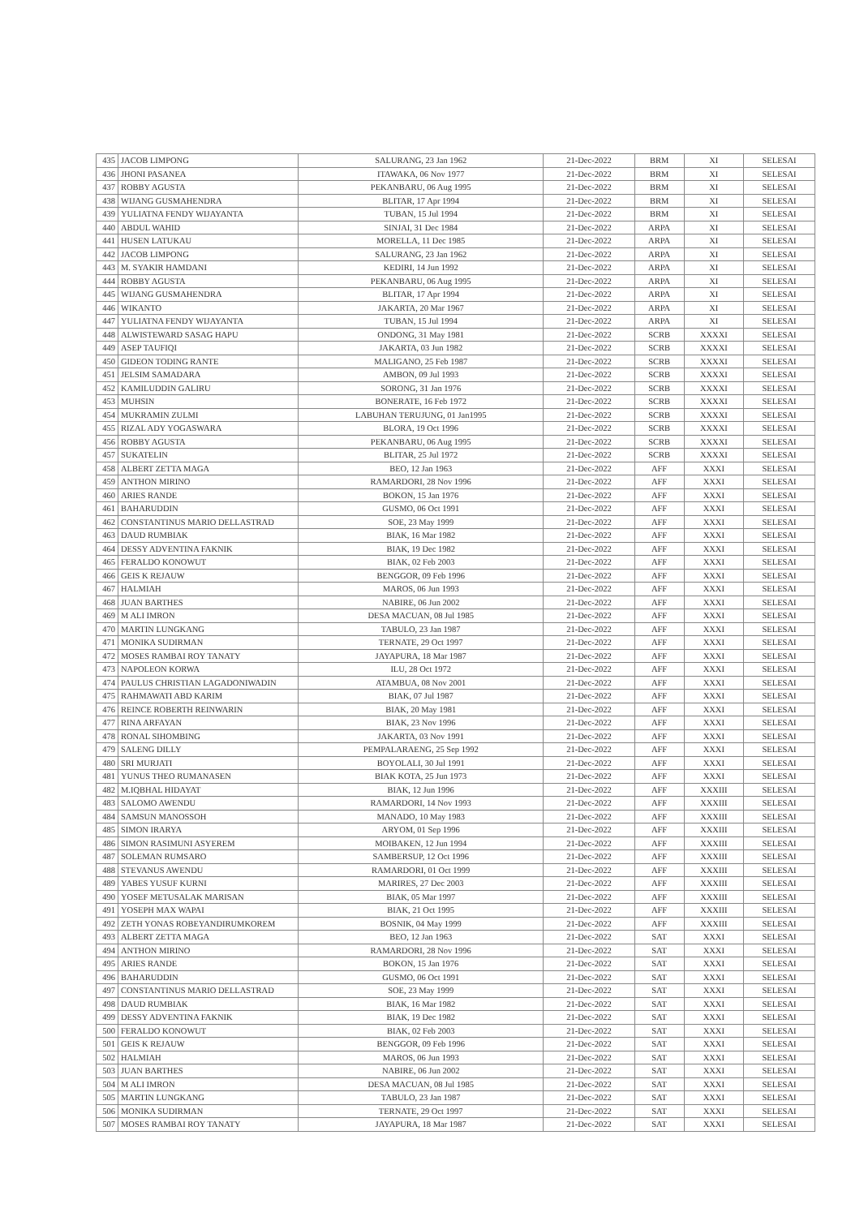| 435 | JACOB LIMPONG | SALURANG, 23 Jan 1962 | 21-Dec-2022 | BRM | XI | SELESAI |
| 436 | JHONI PASANEA | ITAWAKA, 06 Nov 1977 | 21-Dec-2022 | BRM | XI | SELESAI |
| 437 | ROBBY AGUSTA | PEKANBARU, 06 Aug 1995 | 21-Dec-2022 | BRM | XI | SELESAI |
| 438 | WIJANG GUSMAHENDRA | BLITAR, 17 Apr 1994 | 21-Dec-2022 | BRM | XI | SELESAI |
| 439 | YULIATNA FENDY WIJAYANTA | TUBAN, 15 Jul 1994 | 21-Dec-2022 | BRM | XI | SELESAI |
| 440 | ABDUL WAHID | SINJAI, 31 Dec 1984 | 21-Dec-2022 | ARPA | XI | SELESAI |
| 441 | HUSEN LATUKAU | MORELLA, 11 Dec 1985 | 21-Dec-2022 | ARPA | XI | SELESAI |
| 442 | JACOB LIMPONG | SALURANG, 23 Jan 1962 | 21-Dec-2022 | ARPA | XI | SELESAI |
| 443 | M. SYAKIR HAMDANI | KEDIRI, 14 Jun 1992 | 21-Dec-2022 | ARPA | XI | SELESAI |
| 444 | ROBBY AGUSTA | PEKANBARU, 06 Aug 1995 | 21-Dec-2022 | ARPA | XI | SELESAI |
| 445 | WIJANG GUSMAHENDRA | BLITAR, 17 Apr 1994 | 21-Dec-2022 | ARPA | XI | SELESAI |
| 446 | WIKANTO | JAKARTA, 20 Mar 1967 | 21-Dec-2022 | ARPA | XI | SELESAI |
| 447 | YULIATNA FENDY WIJAYANTA | TUBAN, 15 Jul 1994 | 21-Dec-2022 | ARPA | XI | SELESAI |
| 448 | ALWISTEWARD SASAG HAPU | ONDONG, 31 May 1981 | 21-Dec-2022 | SCRB | XXXXI | SELESAI |
| 449 | ASEP TAUFIQI | JAKARTA, 03 Jun 1982 | 21-Dec-2022 | SCRB | XXXXI | SELESAI |
| 450 | GIDEON TODING RANTE | MALIGANO, 25 Feb 1987 | 21-Dec-2022 | SCRB | XXXXI | SELESAI |
| 451 | JELSIM SAMADARA | AMBON, 09 Jul 1993 | 21-Dec-2022 | SCRB | XXXXI | SELESAI |
| 452 | KAMILUDDIN GALIRU | SORONG, 31 Jan 1976 | 21-Dec-2022 | SCRB | XXXXI | SELESAI |
| 453 | MUHSIN | BONERATE, 16 Feb 1972 | 21-Dec-2022 | SCRB | XXXXI | SELESAI |
| 454 | MUKRAMIN ZULMI | LABUHAN TERUJUNG, 01 Jan1995 | 21-Dec-2022 | SCRB | XXXXI | SELESAI |
| 455 | RIZAL ADY YOGASWARA | BLORA, 19 Oct 1996 | 21-Dec-2022 | SCRB | XXXXI | SELESAI |
| 456 | ROBBY AGUSTA | PEKANBARU, 06 Aug 1995 | 21-Dec-2022 | SCRB | XXXXI | SELESAI |
| 457 | SUKATELIN | BLITAR, 25 Jul 1972 | 21-Dec-2022 | SCRB | XXXXI | SELESAI |
| 458 | ALBERT ZETTA MAGA | BEO, 12 Jan 1963 | 21-Dec-2022 | AFF | XXXI | SELESAI |
| 459 | ANTHON MIRINO | RAMARDORI, 28 Nov 1996 | 21-Dec-2022 | AFF | XXXI | SELESAI |
| 460 | ARIES RANDE | BOKON, 15 Jan 1976 | 21-Dec-2022 | AFF | XXXI | SELESAI |
| 461 | BAHARUDDIN | GUSMO, 06 Oct 1991 | 21-Dec-2022 | AFF | XXXI | SELESAI |
| 462 | CONSTANTINUS MARIO DELLASTRAD | SOE, 23 May 1999 | 21-Dec-2022 | AFF | XXXI | SELESAI |
| 463 | DAUD RUMBIAK | BIAK, 16 Mar 1982 | 21-Dec-2022 | AFF | XXXI | SELESAI |
| 464 | DESSY ADVENTINA FAKNIK | BIAK, 19 Dec 1982 | 21-Dec-2022 | AFF | XXXI | SELESAI |
| 465 | FERALDO KONOWUT | BIAK, 02 Feb 2003 | 21-Dec-2022 | AFF | XXXI | SELESAI |
| 466 | GEIS K REJAUW | BENGGOR, 09 Feb 1996 | 21-Dec-2022 | AFF | XXXI | SELESAI |
| 467 | HALMIAH | MAROS, 06 Jun 1993 | 21-Dec-2022 | AFF | XXXI | SELESAI |
| 468 | JUAN BARTHES | NABIRE, 06 Jun 2002 | 21-Dec-2022 | AFF | XXXI | SELESAI |
| 469 | M ALI IMRON | DESA MACUAN, 08 Jul 1985 | 21-Dec-2022 | AFF | XXXI | SELESAI |
| 470 | MARTIN LUNGKANG | TABULO, 23 Jan 1987 | 21-Dec-2022 | AFF | XXXI | SELESAI |
| 471 | MONIKA SUDIRMAN | TERNATE, 29 Oct 1997 | 21-Dec-2022 | AFF | XXXI | SELESAI |
| 472 | MOSES RAMBAI ROY TANATY | JAYAPURA, 18 Mar 1987 | 21-Dec-2022 | AFF | XXXI | SELESAI |
| 473 | NAPOLEON KORWA | ILU, 28 Oct 1972 | 21-Dec-2022 | AFF | XXXI | SELESAI |
| 474 | PAULUS CHRISTIAN LAGADONIWADIN | ATAMBUA, 08 Nov 2001 | 21-Dec-2022 | AFF | XXXI | SELESAI |
| 475 | RAHMAWATI ABD KARIM | BIAK, 07 Jul 1987 | 21-Dec-2022 | AFF | XXXI | SELESAI |
| 476 | REINCE ROBERTH REINWARIN | BIAK, 20 May 1981 | 21-Dec-2022 | AFF | XXXI | SELESAI |
| 477 | RINA ARFAYAN | BIAK, 23 Nov 1996 | 21-Dec-2022 | AFF | XXXI | SELESAI |
| 478 | RONAL SIHOMBING | JAKARTA, 03 Nov 1991 | 21-Dec-2022 | AFF | XXXI | SELESAI |
| 479 | SALENG DILLY | PEMPALARAENG, 25 Sep 1992 | 21-Dec-2022 | AFF | XXXI | SELESAI |
| 480 | SRI MURJATI | BOYOLALI, 30 Jul 1991 | 21-Dec-2022 | AFF | XXXI | SELESAI |
| 481 | YUNUS THEO RUMANASEN | BIAK KOTA, 25 Jun 1973 | 21-Dec-2022 | AFF | XXXI | SELESAI |
| 482 | M.IQBHAL HIDAYAT | BIAK, 12 Jun 1996 | 21-Dec-2022 | AFF | XXXIII | SELESAI |
| 483 | SALOMO AWENDU | RAMARDORI, 14 Nov 1993 | 21-Dec-2022 | AFF | XXXIII | SELESAI |
| 484 | SAMSUN MANOSSOH | MANADO, 10 May 1983 | 21-Dec-2022 | AFF | XXXIII | SELESAI |
| 485 | SIMON IRARYA | ARYOM, 01 Sep 1996 | 21-Dec-2022 | AFF | XXXIII | SELESAI |
| 486 | SIMON RASIMUNI ASYEREM | MOIBAKEN, 12 Jun 1994 | 21-Dec-2022 | AFF | XXXIII | SELESAI |
| 487 | SOLEMAN RUMSARO | SAMBERSUP, 12 Oct 1996 | 21-Dec-2022 | AFF | XXXIII | SELESAI |
| 488 | STEVANUS AWENDU | RAMARDORI, 01 Oct 1999 | 21-Dec-2022 | AFF | XXXIII | SELESAI |
| 489 | YABES YUSUF KURNI | MARIRES, 27 Dec 2003 | 21-Dec-2022 | AFF | XXXIII | SELESAI |
| 490 | YOSEF METUSALAK MARISAN | BIAK, 05 Mar 1997 | 21-Dec-2022 | AFF | XXXIII | SELESAI |
| 491 | YOSEPH MAX WAPAI | BIAK, 21 Oct 1995 | 21-Dec-2022 | AFF | XXXIII | SELESAI |
| 492 | ZETH YONAS ROBEYANDIRUMKOREM | BOSNIK, 04 May 1999 | 21-Dec-2022 | AFF | XXXIII | SELESAI |
| 493 | ALBERT ZETTA MAGA | BEO, 12 Jan 1963 | 21-Dec-2022 | SAT | XXXI | SELESAI |
| 494 | ANTHON MIRINO | RAMARDORI, 28 Nov 1996 | 21-Dec-2022 | SAT | XXXI | SELESAI |
| 495 | ARIES RANDE | BOKON, 15 Jan 1976 | 21-Dec-2022 | SAT | XXXI | SELESAI |
| 496 | BAHARUDDIN | GUSMO, 06 Oct 1991 | 21-Dec-2022 | SAT | XXXI | SELESAI |
| 497 | CONSTANTINUS MARIO DELLASTRAD | SOE, 23 May 1999 | 21-Dec-2022 | SAT | XXXI | SELESAI |
| 498 | DAUD RUMBIAK | BIAK, 16 Mar 1982 | 21-Dec-2022 | SAT | XXXI | SELESAI |
| 499 | DESSY ADVENTINA FAKNIK | BIAK, 19 Dec 1982 | 21-Dec-2022 | SAT | XXXI | SELESAI |
| 500 | FERALDO KONOWUT | BIAK, 02 Feb 2003 | 21-Dec-2022 | SAT | XXXI | SELESAI |
| 501 | GEIS K REJAUW | BENGGOR, 09 Feb 1996 | 21-Dec-2022 | SAT | XXXI | SELESAI |
| 502 | HALMIAH | MAROS, 06 Jun 1993 | 21-Dec-2022 | SAT | XXXI | SELESAI |
| 503 | JUAN BARTHES | NABIRE, 06 Jun 2002 | 21-Dec-2022 | SAT | XXXI | SELESAI |
| 504 | M ALI IMRON | DESA MACUAN, 08 Jul 1985 | 21-Dec-2022 | SAT | XXXI | SELESAI |
| 505 | MARTIN LUNGKANG | TABULO, 23 Jan 1987 | 21-Dec-2022 | SAT | XXXI | SELESAI |
| 506 | MONIKA SUDIRMAN | TERNATE, 29 Oct 1997 | 21-Dec-2022 | SAT | XXXI | SELESAI |
| 507 | MOSES RAMBAI ROY TANATY | JAYAPURA, 18 Mar 1987 | 21-Dec-2022 | SAT | XXXI | SELESAI |